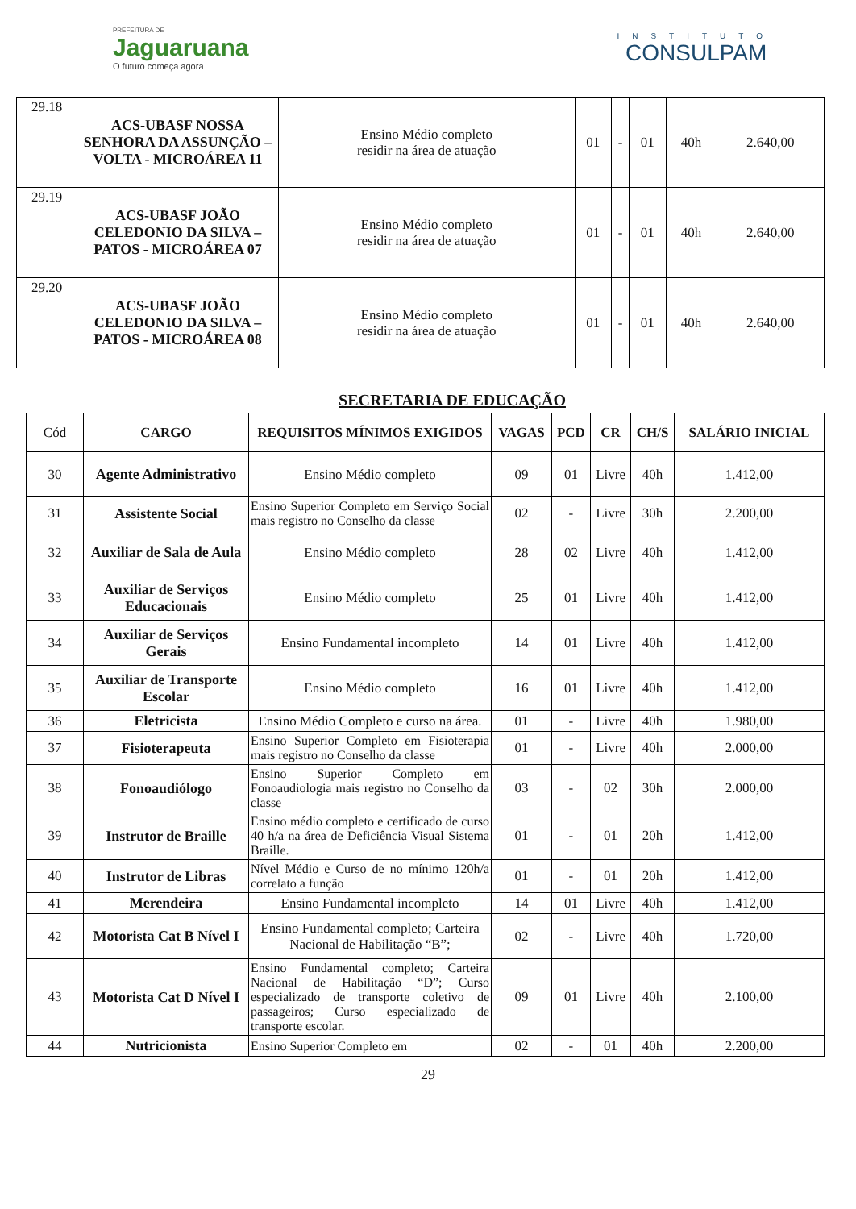PREFEITURA DE
Jaguaruana
O futuro começa agora
INSTITUTO
CONSULPAM
| 29.18 | ACS-UBASF NOSSA SENHORA DA ASSUNÇÃO – VOLTA - MICROÁREA 11 | Ensino Médio completo residir na área de atuação | 01 | - | 01 | 40h | 2.640,00 |
| 29.19 | ACS-UBASF JOÃO CELEDONIO DA SILVA – PATOS - MICROÁREA 07 | Ensino Médio completo residir na área de atuação | 01 | - | 01 | 40h | 2.640,00 |
| 29.20 | ACS-UBASF JOÃO CELEDONIO DA SILVA – PATOS - MICROÁREA 08 | Ensino Médio completo residir na área de atuação | 01 | - | 01 | 40h | 2.640,00 |
SECRETARIA DE EDUCAÇÃO
| Cód | CARGO | REQUISITOS MÍNIMOS EXIGIDOS | VAGAS | PCD | CR | CH/S | SALÁRIO INICIAL |
| --- | --- | --- | --- | --- | --- | --- | --- |
| 30 | Agente Administrativo | Ensino Médio completo | 09 | 01 | Livre | 40h | 1.412,00 |
| 31 | Assistente Social | Ensino Superior Completo em Serviço Social mais registro no Conselho da classe | 02 | - | Livre | 30h | 2.200,00 |
| 32 | Auxiliar de Sala de Aula | Ensino Médio completo | 28 | 02 | Livre | 40h | 1.412,00 |
| 33 | Auxiliar de Serviços Educacionais | Ensino Médio completo | 25 | 01 | Livre | 40h | 1.412,00 |
| 34 | Auxiliar de Serviços Gerais | Ensino Fundamental incompleto | 14 | 01 | Livre | 40h | 1.412,00 |
| 35 | Auxiliar de Transporte Escolar | Ensino Médio completo | 16 | 01 | Livre | 40h | 1.412,00 |
| 36 | Eletricista | Ensino Médio Completo e curso na área. | 01 | - | Livre | 40h | 1.980,00 |
| 37 | Fisioterapeuta | Ensino Superior Completo em Fisioterapia mais registro no Conselho da classe | 01 | - | Livre | 40h | 2.000,00 |
| 38 | Fonoaudiólogo | Ensino Superior Completo em Fonoaudiologia mais registro no Conselho da classe | 03 | - | 02 | 30h | 2.000,00 |
| 39 | Instrutor de Braille | Ensino médio completo e certificado de curso 40 h/a na área de Deficiência Visual Sistema Braille. | 01 | - | 01 | 20h | 1.412,00 |
| 40 | Instrutor de Libras | Nível Médio e Curso de no mínimo 120h/a correlato a função | 01 | - | 01 | 20h | 1.412,00 |
| 41 | Merendeira | Ensino Fundamental incompleto | 14 | 01 | Livre | 40h | 1.412,00 |
| 42 | Motorista Cat B Nível I | Ensino Fundamental completo; Carteira Nacional de Habilitação “B”; | 02 | - | Livre | 40h | 1.720,00 |
| 43 | Motorista Cat D Nível I | Ensino Fundamental completo; Carteira Nacional de Habilitação “D”; Curso especializado de transporte coletivo de passageiros; Curso especializado de transporte escolar. | 09 | 01 | Livre | 40h | 2.100,00 |
| 44 | Nutricionista | Ensino Superior Completo em | 02 | - | 01 | 40h | 2.200,00 |
29